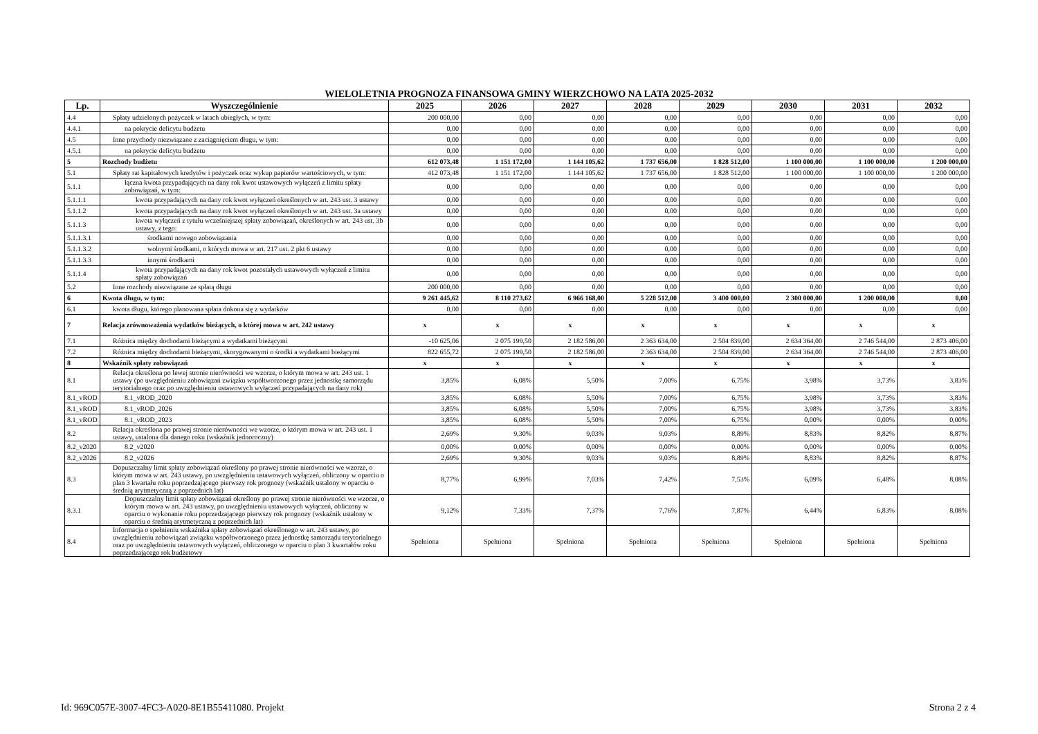WIELOLETNIA PROGNOZA FINANSOWA GMINY WIERZCHOWO NA LATA 2025-2032
| Lp. | Wyszczególnienie | 2025 | 2026 | 2027 | 2028 | 2029 | 2030 | 2031 | 2032 |
| --- | --- | --- | --- | --- | --- | --- | --- | --- | --- |
| 4.4 | Spłaty udzielonych pożyczek w latach ubiegłych, w tym: | 200 000,00 | 0,00 | 0,00 | 0,00 | 0,00 | 0,00 | 0,00 | 0,00 |
| 4.4.1 | na pokrycie deficytu budżetu | 0,00 | 0,00 | 0,00 | 0,00 | 0,00 | 0,00 | 0,00 | 0,00 |
| 4.5 | Inne przychody niezwiązane z zaciągnięciem długu, w tym: | 0,00 | 0,00 | 0,00 | 0,00 | 0,00 | 0,00 | 0,00 | 0,00 |
| 4.5.1 | na pokrycie deficytu budżetu | 0,00 | 0,00 | 0,00 | 0,00 | 0,00 | 0,00 | 0,00 | 0,00 |
| 5 | Rozchody budżetu | 612 073,48 | 1 151 172,00 | 1 144 105,62 | 1 737 656,00 | 1 828 512,00 | 1 100 000,00 | 1 100 000,00 | 1 200 000,00 |
| 5.1 | Spłaty rat kapitałowych kredytów i pożyczek oraz wykup papierów wartościowych, w tym: | 412 073,48 | 1 151 172,00 | 1 144 105,62 | 1 737 656,00 | 1 828 512,00 | 1 100 000,00 | 1 100 000,00 | 1 200 000,00 |
| 5.1.1 | łączna kwota przypadających na dany rok kwot ustawowych wyłączeń z limitu spłaty zobowiązań, w tym: | 0,00 | 0,00 | 0,00 | 0,00 | 0,00 | 0,00 | 0,00 | 0,00 |
| 5.1.1.1 | kwota przypadających na dany rok kwot wyłączeń określonych w art. 243 ust. 3 ustawy | 0,00 | 0,00 | 0,00 | 0,00 | 0,00 | 0,00 | 0,00 | 0,00 |
| 5.1.1.2 | kwota przypadających na dany rok kwot wyłączeń określonych w art. 243 ust. 3a ustawy | 0,00 | 0,00 | 0,00 | 0,00 | 0,00 | 0,00 | 0,00 | 0,00 |
| 5.1.1.3 | kwota wyłączeń z tytułu wcześniejszej spłaty zobowiązań, określonych w art. 243 ust. 3b ustawy, z tego: | 0,00 | 0,00 | 0,00 | 0,00 | 0,00 | 0,00 | 0,00 | 0,00 |
| 5.1.1.3.1 | środkami nowego zobowiązania | 0,00 | 0,00 | 0,00 | 0,00 | 0,00 | 0,00 | 0,00 | 0,00 |
| 5.1.1.3.2 | wolnymi środkami, o których mowa w art. 217 ust. 2 pkt 6 ustawy | 0,00 | 0,00 | 0,00 | 0,00 | 0,00 | 0,00 | 0,00 | 0,00 |
| 5.1.1.3.3 | innymi środkami | 0,00 | 0,00 | 0,00 | 0,00 | 0,00 | 0,00 | 0,00 | 0,00 |
| 5.1.1.4 | kwota przypadających na dany rok kwot pozostałych ustawowych wyłączeń z limitu spłaty zobowiązań | 0,00 | 0,00 | 0,00 | 0,00 | 0,00 | 0,00 | 0,00 | 0,00 |
| 5.2 | Inne rozchody niezwiązane ze spłatą długu | 200 000,00 | 0,00 | 0,00 | 0,00 | 0,00 | 0,00 | 0,00 | 0,00 |
| 6 | Kwota długu, w tym: | 9 261 445,62 | 8 110 273,62 | 6 966 168,00 | 5 228 512,00 | 3 400 000,00 | 2 300 000,00 | 1 200 000,00 | 0,00 |
| 6.1 | kwota długu, którego planowana spłata dokona się z wydatków | 0,00 | 0,00 | 0,00 | 0,00 | 0,00 | 0,00 | 0,00 | 0,00 |
| 7 | Relacja zrównoważenia wydatków bieżących, o której mowa w art. 242 ustawy | x | x | x | x | x | x | x | x |
| 7.1 | Różnica między dochodami bieżącymi a wydatkami bieżącymi | -10 625,06 | 2 075 199,50 | 2 182 586,00 | 2 363 634,00 | 2 504 839,00 | 2 634 364,00 | 2 746 544,00 | 2 873 406,00 |
| 7.2 | Różnica między dochodami bieżącymi, skorygowanymi o środki a wydatkami bieżącymi | 822 655,72 | 2 075 199,50 | 2 182 586,00 | 2 363 634,00 | 2 504 839,00 | 2 634 364,00 | 2 746 544,00 | 2 873 406,00 |
| 8 | Wskaźnik spłaty zobowiązań | x | x | x | x | x | x | x | x |
| 8.1 | Relacja określona po lewej stronie nierówności we wzorze, o którym mowa w art. 243 ust. 1 ustawy (po uwzględnieniu zobowiązań związku współtworzonego przez jednostkę samorządu terytorialnego oraz po uwzględnieniu ustawowych wyłączeń przypadających na dany rok) | 3,85% | 6,08% | 5,50% | 7,00% | 6,75% | 3,98% | 3,73% | 3,83% |
| 8.1_vROD | 8.1_vROD_2020 | 3,85% | 6,08% | 5,50% | 7,00% | 6,75% | 3,98% | 3,73% | 3,83% |
| 8.1_vROD | 8.1_vROD_2026 | 3,85% | 6,08% | 5,50% | 7,00% | 6,75% | 3,98% | 3,73% | 3,83% |
| 8.1_vROD | 8.1_vROD_2023 | 3,85% | 6,08% | 5,50% | 7,00% | 6,75% | 0,00% | 0,00% | 0,00% |
| 8.2 | Relacja określona po prawej stronie nierówności we wzorze, o którym mowa w art. 243 ust. 1 ustawy, ustalona dla danego roku (wskaźnik jednoroczny) | 2,69% | 9,30% | 9,03% | 9,03% | 8,89% | 8,83% | 8,82% | 8,87% |
| 8.2_v2020 | 8.2_v2020 | 0,00% | 0,00% | 0,00% | 0,00% | 0,00% | 0,00% | 0,00% | 0,00% |
| 8.2_v2026 | 8.2_v2026 | 2,69% | 9,30% | 9,03% | 9,03% | 8,89% | 8,83% | 8,82% | 8,87% |
| 8.3 | Dopuszczalny limit spłaty zobowiązań określony po prawej stronie nierówności we wzorze, o którym mowa w art. 243 ustawy, po uwzględnieniu ustawowych wyłączeń, obliczony w oparciu o plan 3 kwartału roku poprzedzającego pierwszy rok prognozy (wskaźnik ustalony w oparciu o średnią arytmetyczną z poprzednich lat) | 8,77% | 6,99% | 7,03% | 7,42% | 7,53% | 6,09% | 6,48% | 8,08% |
| 8.3.1 | Dopuszczalny limit spłaty zobowiązań określony po prawej stronie nierówności we wzorze, o którym mowa w art. 243 ustawy, po uwzględnieniu ustawowych wyłączeń, obliczony w oparciu o wykonanie roku poprzedzającego pierwszy rok prognozy (wskaźnik ustalony w oparciu o średnią arytmetyczną z poprzednich lat) | 9,12% | 7,33% | 7,37% | 7,76% | 7,87% | 6,44% | 6,83% | 8,08% |
| 8.4 | Informacja o spełnieniu wskaźnika spłaty zobowiązań określonego w art. 243 ustawy, po uwzględnieniu zobowiązań związku współtworzonego przez jednostkę samorządu terytorialnego oraz po uwzględnieniu ustawowych wyłączeń, obliczonego w oparciu o plan 3 kwartałów roku poprzedzającego rok budżetowy | Spełniona | Spełniona | Spełniona | Spełniona | Spełniona | Spełniona | Spełniona | Spełniona |
Id: 969C057E-3007-4FC3-A020-8E1B55411080. Projekt Strona 2 z 4